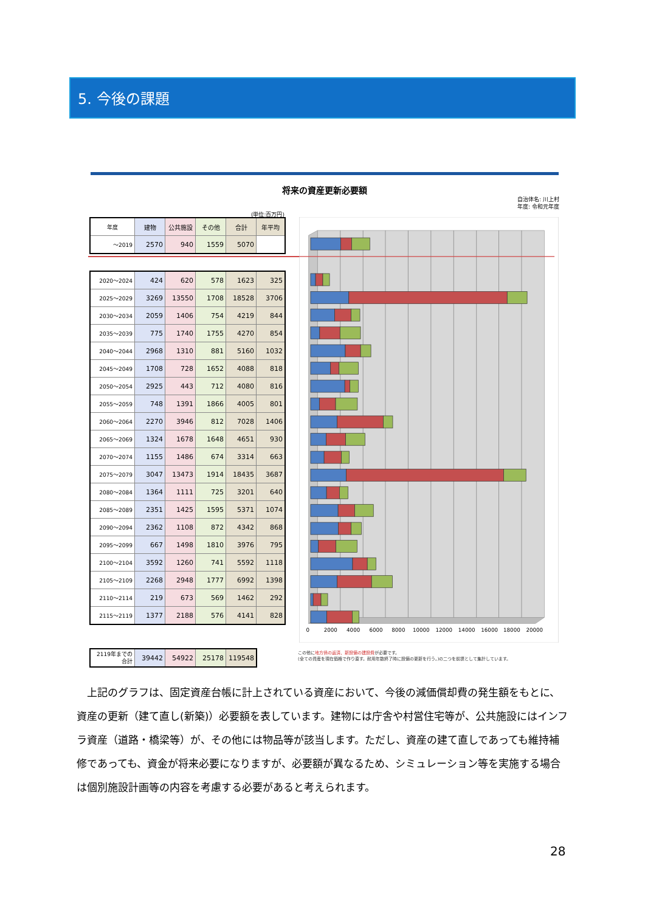5. 今後の課題
将来の資産更新必要額
自治体名: 川上村
年度: 令和元年度
(単位:百万円)
| 年度 | 建物 | 公共施設 | その他 | 合計 | 年平均 |
| --- | --- | --- | --- | --- | --- |
| ～2019 | 2570 | 940 | 1559 | 5070 | |
| 2020～2024 | 424 | 620 | 578 | 1623 | 325 |
| 2025～2029 | 3269 | 13550 | 1708 | 18528 | 3706 |
| 2030～2034 | 2059 | 1406 | 754 | 4219 | 844 |
| 2035～2039 | 775 | 1740 | 1755 | 4270 | 854 |
| 2040～2044 | 2968 | 1310 | 881 | 5160 | 1032 |
| 2045～2049 | 1708 | 728 | 1652 | 4088 | 818 |
| 2050～2054 | 2925 | 443 | 712 | 4080 | 816 |
| 2055～2059 | 748 | 1391 | 1866 | 4005 | 801 |
| 2060～2064 | 2270 | 3946 | 812 | 7028 | 1406 |
| 2065～2069 | 1324 | 1678 | 1648 | 4651 | 930 |
| 2070～2074 | 1155 | 1486 | 674 | 3314 | 663 |
| 2075～2079 | 3047 | 13473 | 1914 | 18435 | 3687 |
| 2080～2084 | 1364 | 1111 | 725 | 3201 | 640 |
| 2085～2089 | 2351 | 1425 | 1595 | 5371 | 1074 |
| 2090～2094 | 2362 | 1108 | 872 | 4342 | 868 |
| 2095～2099 | 667 | 1498 | 1810 | 3976 | 795 |
| 2100～2104 | 3592 | 1260 | 741 | 5592 | 1118 |
| 2105～2109 | 2268 | 2948 | 1777 | 6992 | 1398 |
| 2110～2114 | 219 | 673 | 569 | 1462 | 292 |
| 2115～2119 | 1377 | 2188 | 576 | 4141 | 828 |
| 2119年までの 合計 | 39442 | 54922 | 25178 | 119548 |
0
2000
4000
6000
8000
10000
12000
14000
16000
18000
20000
この他に地方債の返済、新設備の建設費が必要です。
(全ての資産を現在価格で作り直す。耐用年数終了時に設備の更新を行う。)の二つを前提として集計しています。
　上記のグラフは、固定資産台帳に計上されている資産において、今後の減価償却費の発生額をもとに、資産の更新（建て直し(新築)）必要額を表しています。建物には庁舎や村営住宅等が、公共施設にはインフラ資産（道路・橋梁等）が、その他には物品等が該当します。ただし、資産の建て直しであっても維持補修であっても、資金が将来必要になりますが、必要額が異なるため、シミュレーション等を実施する場合は個別施設計画等の内容を考慮する必要があると考えられます。
28